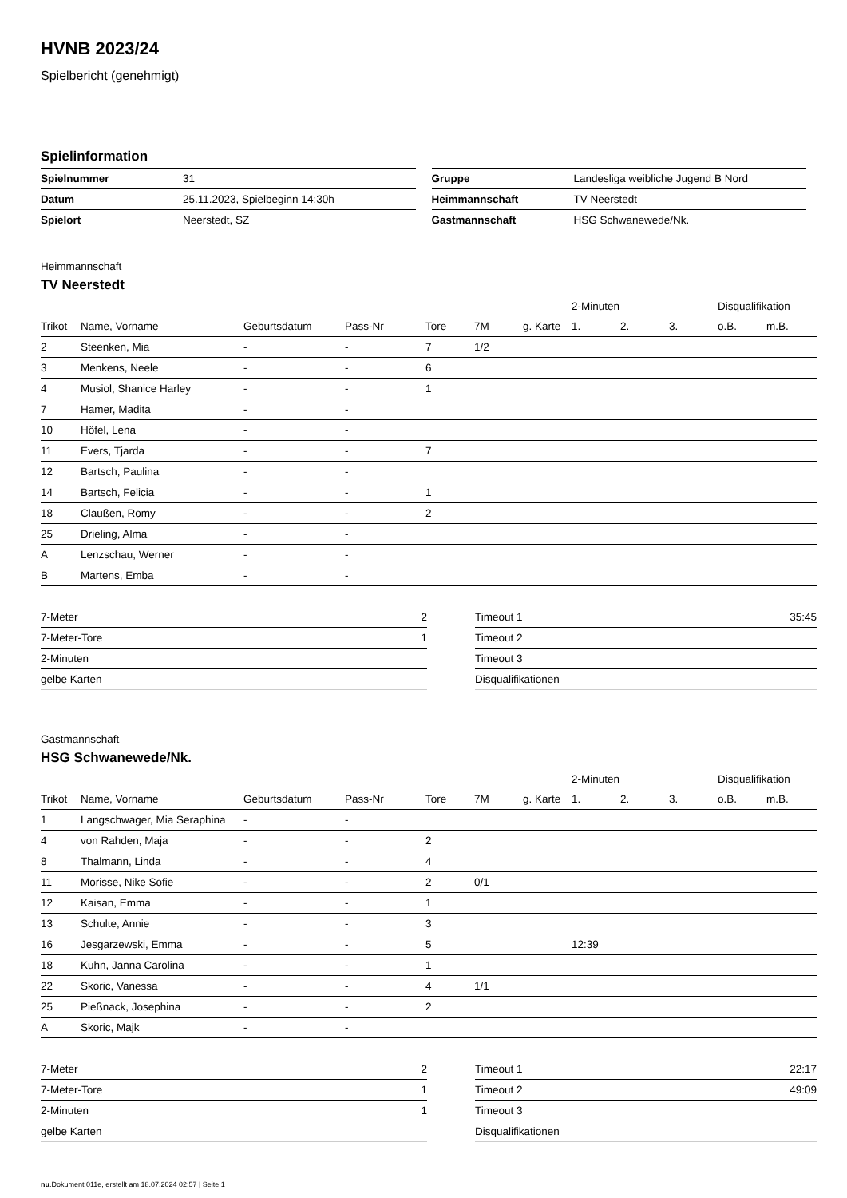HVNB 2023/24
Spielbericht (genehmigt)
Spielinformation
| Spielnummer | 31 |
| Datum | 25.11.2023, Spielbeginn 14:30h |
| Spielort | Neerstedt, SZ |
| Gruppe | Landesliga weibliche Jugend B Nord |
| Heimmannschaft | TV Neerstedt |
| Gastmannschaft | HSG Schwanewede/Nk. |
Heimmannschaft
TV Neerstedt
| | | | | | | | 2-Minuten | | | Disqualifikation | |
| --- | --- | --- | --- | --- | --- | --- | --- | --- | --- | --- | --- |
| Trikot | Name, Vorname | Geburtsdatum | Pass-Nr | Tore | 7M | g. Karte | 1. | 2. | 3. | o.B. | m.B. |
| 2 | Steenken, Mia | - | - | 7 | 1/2 | | | | | | |
| 3 | Menkens, Neele | - | - | 6 | | | | | | | |
| 4 | Musiol, Shanice Harley | - | - | 1 | | | | | | | |
| 7 | Hamer, Madita | - | - | | | | | | | | |
| 10 | Höfel, Lena | - | - | | | | | | | | |
| 11 | Evers, Tjarda | - | - | 7 | | | | | | | |
| 12 | Bartsch, Paulina | - | - | | | | | | | | |
| 14 | Bartsch, Felicia | - | - | 1 | | | | | | | |
| 18 | Claußen, Romy | - | - | 2 | | | | | | | |
| 25 | Drieling, Alma | - | - | | | | | | | | |
| A | Lenzschau, Werner | - | - | | | | | | | | |
| B | Martens, Emba | - | - | | | | | | | | |
| 7-Meter | 2 |
| 7-Meter-Tore | 1 |
| 2-Minuten | |
| gelbe Karten | |
| Timeout 1 | 35:45 |
| Timeout 2 | |
| Timeout 3 | |
| Disqualifikationen | |
Gastmannschaft
HSG Schwanewede/Nk.
| | | | | | | | 2-Minuten | | | Disqualifikation | |
| --- | --- | --- | --- | --- | --- | --- | --- | --- | --- | --- | --- |
| Trikot | Name, Vorname | Geburtsdatum | Pass-Nr | Tore | 7M | g. Karte | 1. | 2. | 3. | o.B. | m.B. |
| 1 | Langschwager, Mia Seraphina | - | - | | | | | | | | |
| 4 | von Rahden, Maja | - | - | 2 | | | | | | | |
| 8 | Thalmann, Linda | - | - | 4 | | | | | | | |
| 11 | Morisse, Nike Sofie | - | - | 2 | 0/1 | | | | | | |
| 12 | Kaisan, Emma | - | - | 1 | | | | | | | |
| 13 | Schulte, Annie | - | - | 3 | | | | | | | |
| 16 | Jesgarzewski, Emma | - | - | 5 | | | 12:39 | | | | |
| 18 | Kuhn, Janna Carolina | - | - | 1 | | | | | | | |
| 22 | Skoric, Vanessa | - | - | 4 | 1/1 | | | | | | |
| 25 | Pießnack, Josephina | - | - | 2 | | | | | | | |
| A | Skoric, Majk | - | - | | | | | | | | |
| 7-Meter | 2 |
| 7-Meter-Tore | 1 |
| 2-Minuten | 1 |
| gelbe Karten | |
| Timeout 1 | 22:17 |
| Timeout 2 | 49:09 |
| Timeout 3 | |
| Disqualifikationen | |
nu.Dokument 011e, erstellt am 18.07.2024 02:57 | Seite 1